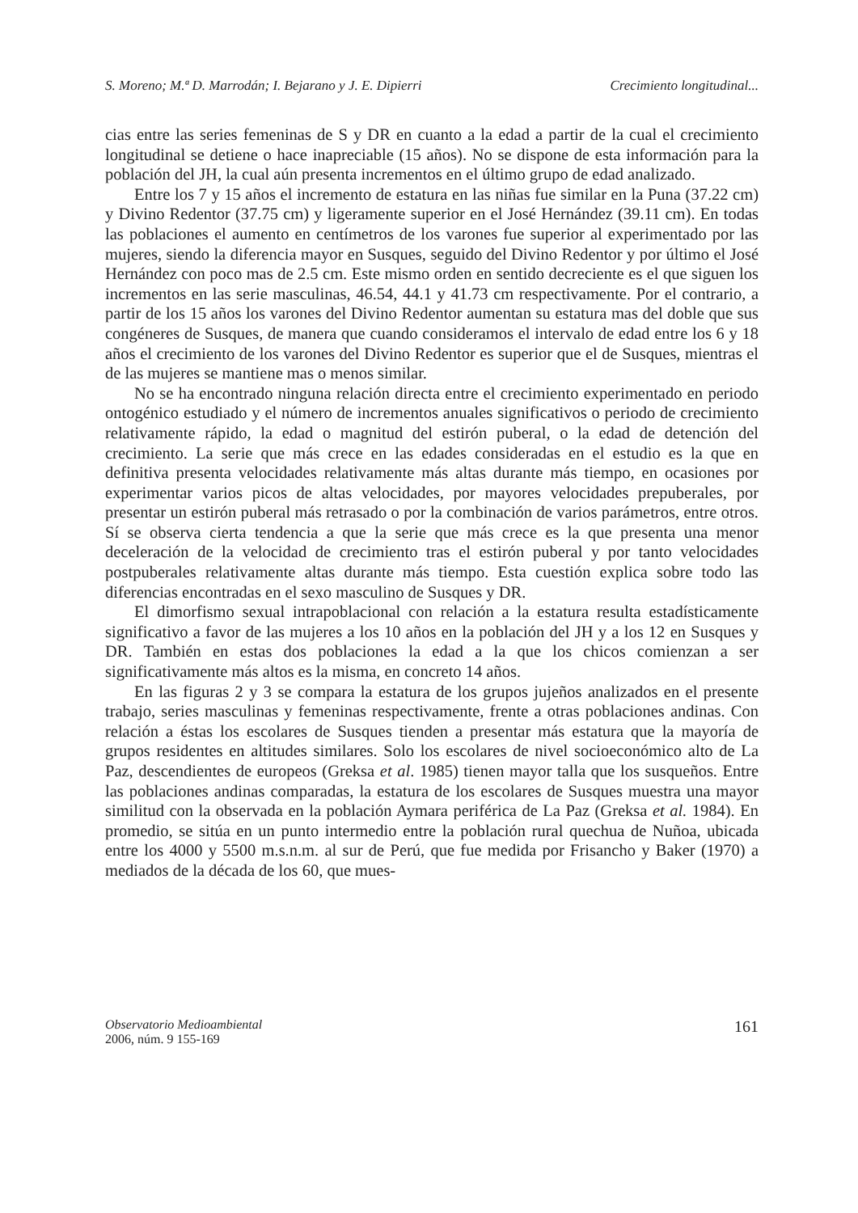S. Moreno; M.ª D. Marrodán; I. Bejarano y J. E. Dipierri Crecimiento longitudinal...
cias entre las series femeninas de S y DR en cuanto a la edad a partir de la cual el crecimiento longitudinal se detiene o hace inapreciable (15 años). No se dispone de esta información para la población del JH, la cual aún presenta incrementos en el último grupo de edad analizado.
Entre los 7 y 15 años el incremento de estatura en las niñas fue similar en la Puna (37.22 cm) y Divino Redentor (37.75 cm) y ligeramente superior en el José Hernández (39.11 cm). En todas las poblaciones el aumento en centímetros de los varones fue superior al experimentado por las mujeres, siendo la diferencia mayor en Susques, seguido del Divino Redentor y por último el José Hernández con poco mas de 2.5 cm. Este mismo orden en sentido decreciente es el que siguen los incrementos en las serie masculinas, 46.54, 44.1 y 41.73 cm respectivamente. Por el contrario, a partir de los 15 años los varones del Divino Redentor aumentan su estatura mas del doble que sus congéneres de Susques, de manera que cuando consideramos el intervalo de edad entre los 6 y 18 años el crecimiento de los varones del Divino Redentor es superior que el de Susques, mientras el de las mujeres se mantiene mas o menos similar.
No se ha encontrado ninguna relación directa entre el crecimiento experimentado en periodo ontogénico estudiado y el número de incrementos anuales significativos o periodo de crecimiento relativamente rápido, la edad o magnitud del estirón puberal, o la edad de detención del crecimiento. La serie que más crece en las edades consideradas en el estudio es la que en definitiva presenta velocidades relativamente más altas durante más tiempo, en ocasiones por experimentar varios picos de altas velocidades, por mayores velocidades prepuberales, por presentar un estirón puberal más retrasado o por la combinación de varios parámetros, entre otros. Sí se observa cierta tendencia a que la serie que más crece es la que presenta una menor deceleración de la velocidad de crecimiento tras el estirón puberal y por tanto velocidades postpuberales relativamente altas durante más tiempo. Esta cuestión explica sobre todo las diferencias encontradas en el sexo masculino de Susques y DR.
El dimorfismo sexual intrapoblacional con relación a la estatura resulta estadísticamente significativo a favor de las mujeres a los 10 años en la población del JH y a los 12 en Susques y DR. También en estas dos poblaciones la edad a la que los chicos comienzan a ser significativamente más altos es la misma, en concreto 14 años.
En las figuras 2 y 3 se compara la estatura de los grupos jujeños analizados en el presente trabajo, series masculinas y femeninas respectivamente, frente a otras poblaciones andinas. Con relación a éstas los escolares de Susques tienden a presentar más estatura que la mayoría de grupos residentes en altitudes similares. Solo los escolares de nivel socioeconómico alto de La Paz, descendientes de europeos (Greksa et al. 1985) tienen mayor talla que los susqueños. Entre las poblaciones andinas comparadas, la estatura de los escolares de Susques muestra una mayor similitud con la observada en la población Aymara periférica de La Paz (Greksa et al. 1984). En promedio, se sitúa en un punto intermedio entre la población rural quechua de Nuñoa, ubicada entre los 4000 y 5500 m.s.n.m. al sur de Perú, que fue medida por Frisancho y Baker (1970) a mediados de la década de los 60, que mues-
Observatorio Medioambiental
2006, núm. 9 155-169
161